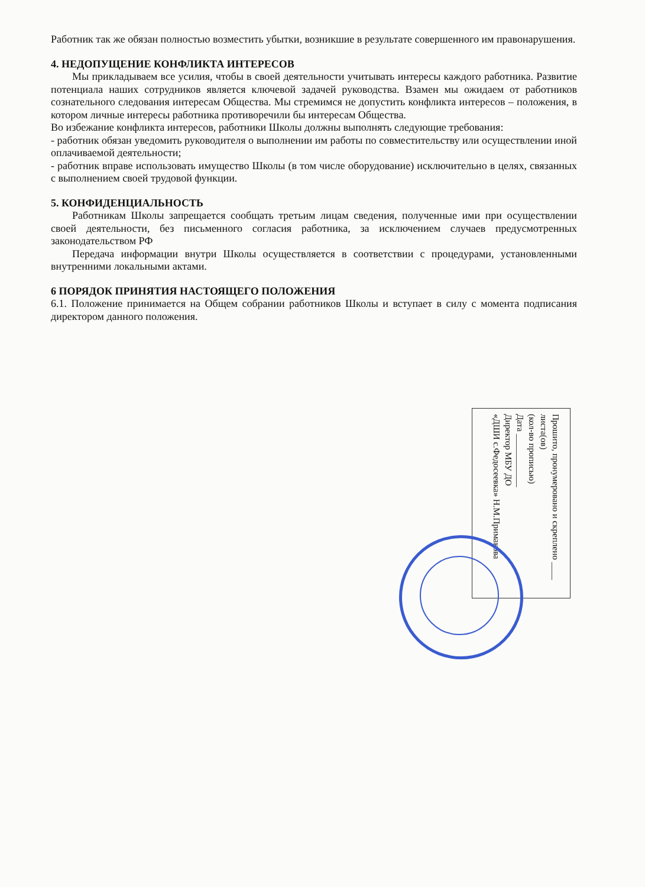Работник так же обязан полностью возместить убытки, возникшие в результате совершенного им правонарушения.
4. НЕДОПУЩЕНИЕ КОНФЛИКТА ИНТЕРЕСОВ
Мы прикладываем все усилия, чтобы в своей деятельности учитывать интересы каждого работника. Развитие потенциала наших сотрудников является ключевой задачей руководства. Взамен мы ожидаем от работников сознательного следования интересам Общества. Мы стремимся не допустить конфликта интересов – положения, в котором личные интересы работника противоречили бы интересам Общества.
Во избежание конфликта интересов, работники Школы должны выполнять следующие требования:
- работник обязан уведомить руководителя о выполнении им работы по совместительству или осуществлении иной оплачиваемой деятельности;
- работник вправе использовать имущество Школы (в том числе оборудование) исключительно в целях, связанных с выполнением своей трудовой функции.
5. КОНФИДЕНЦИАЛЬНОСТЬ
Работникам Школы запрещается сообщать третьим лицам сведения, полученные ими при осуществлении своей деятельности, без письменного согласия работника, за исключением случаев предусмотренных законодательством РФ
Передача информации внутри Школы осуществляется в соответствии с процедурами, установленными внутренними локальными актами.
6 ПОРЯДОК ПРИНЯТИЯ НАСТОЯЩЕГО ПОЛОЖЕНИЯ
6.1. Положение принимается на Общем собрании работников Школы и вступает в силу с момента подписания директором данного положения.
Прошито, пронумеровано и скреплено ____ листа(ов)
(кол-во прописью)
Дата ____________
Директор МБУ ДО
«ДШИ с.Федосеевка» Н.М.Примакова